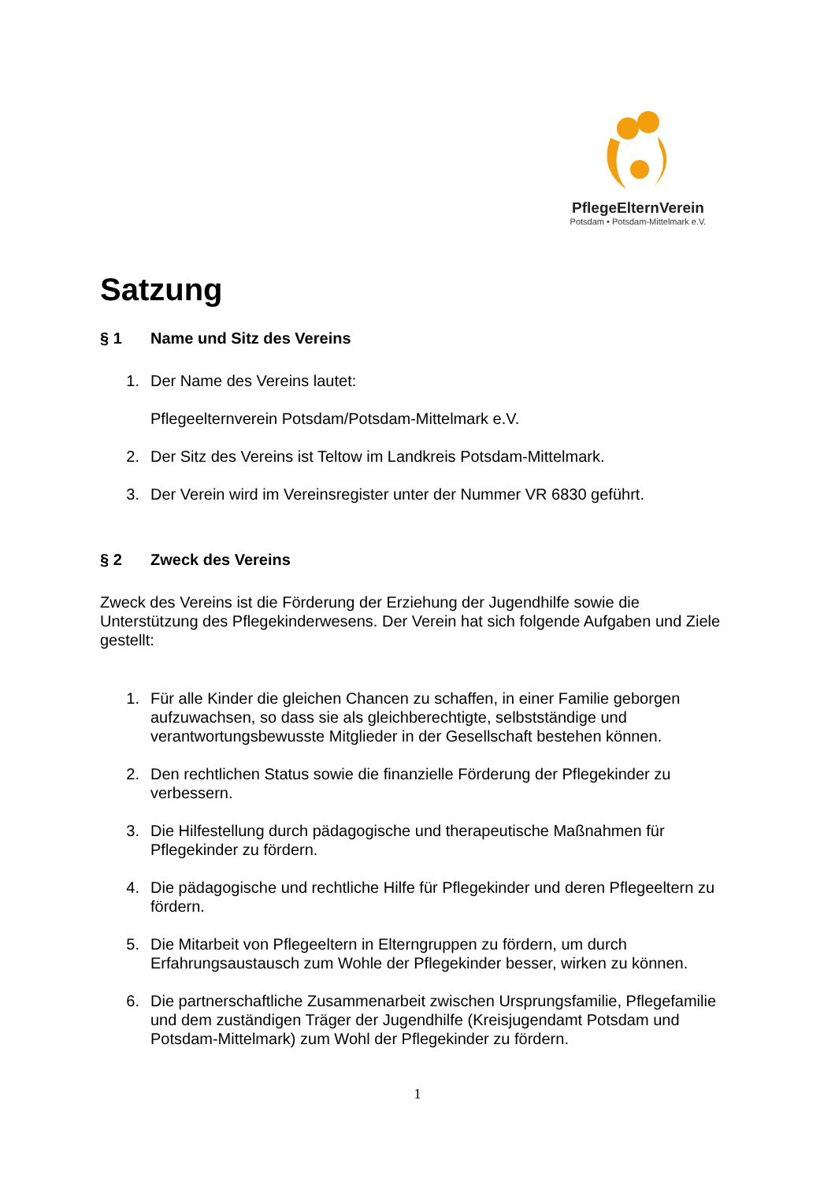PflegeElternVerein
Potsdam • Potsdam-Mittelmark e.V.
Satzung
§ 1 Name und Sitz des Vereins
1. Der Name des Vereins lautet:
Pflegeelternverein Potsdam/Potsdam-Mittelmark e.V.
2. Der Sitz des Vereins ist Teltow im Landkreis Potsdam-Mittelmark.
3. Der Verein wird im Vereinsregister unter der Nummer VR 6830 geführt.
§ 2 Zweck des Vereins
Zweck des Vereins ist die Förderung der Erziehung der Jugendhilfe sowie die Unterstützung des Pflegekinderwesens. Der Verein hat sich folgende Aufgaben und Ziele gestellt:
1. Für alle Kinder die gleichen Chancen zu schaffen, in einer Familie geborgen aufzuwachsen, so dass sie als gleichberechtigte, selbstständige und verantwortungsbewusste Mitglieder in der Gesellschaft bestehen können.
2. Den rechtlichen Status sowie die finanzielle Förderung der Pflegekinder zu verbessern.
3. Die Hilfestellung durch pädagogische und therapeutische Maßnahmen für Pflegekinder zu fördern.
4. Die pädagogische und rechtliche Hilfe für Pflegekinder und deren Pflegeeltern zu fördern.
5. Die Mitarbeit von Pflegeeltern in Elterngruppen zu fördern, um durch Erfahrungsaustausch zum Wohle der Pflegekinder besser, wirken zu können.
6. Die partnerschaftliche Zusammenarbeit zwischen Ursprungsfamilie, Pflegefamilie und dem zuständigen Träger der Jugendhilfe (Kreisjugendamt Potsdam und Potsdam-Mittelmark) zum Wohl der Pflegekinder zu fördern.
1